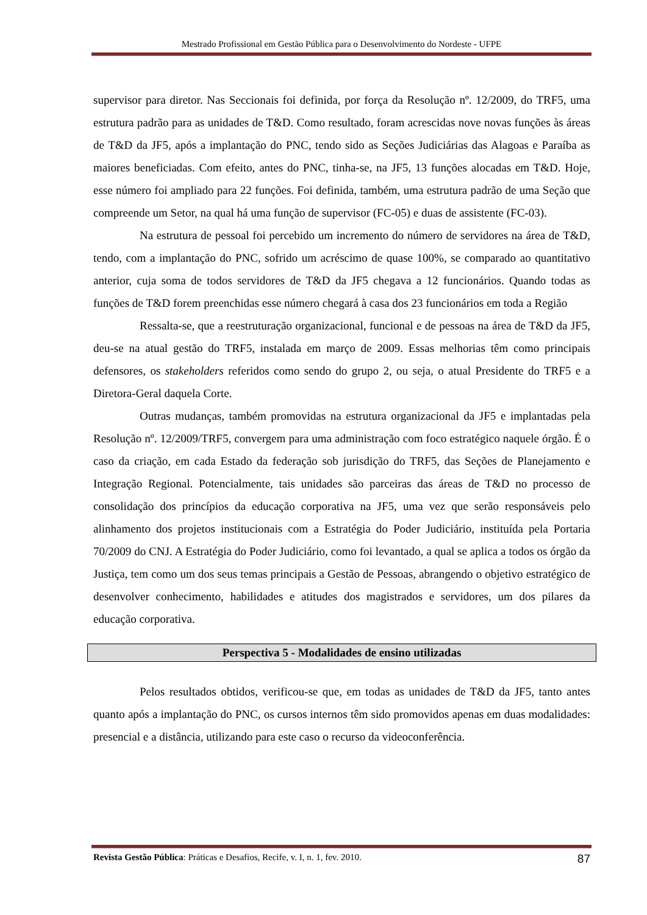Mestrado Profissional em Gestão Pública para o Desenvolvimento do Nordeste - UFPE
supervisor para diretor. Nas Seccionais foi definida, por força da Resolução nº. 12/2009, do TRF5, uma estrutura padrão para as unidades de T&D. Como resultado, foram acrescidas nove novas funções às áreas de T&D da JF5, após a implantação do PNC, tendo sido as Seções Judiciárias das Alagoas e Paraíba as maiores beneficiadas. Com efeito, antes do PNC, tinha-se, na JF5, 13 funções alocadas em T&D. Hoje, esse número foi ampliado para 22 funções. Foi definida, também, uma estrutura padrão de uma Seção que compreende um Setor, na qual há uma função de supervisor (FC-05) e duas de assistente (FC-03).
Na estrutura de pessoal foi percebido um incremento do número de servidores na área de T&D, tendo, com a implantação do PNC, sofrido um acréscimo de quase 100%, se comparado ao quantitativo anterior, cuja soma de todos servidores de T&D da JF5 chegava a 12 funcionários. Quando todas as funções de T&D forem preenchidas esse número chegará à casa dos 23 funcionários em toda a Região
Ressalta-se, que a reestruturação organizacional, funcional e de pessoas na área de T&D da JF5, deu-se na atual gestão do TRF5, instalada em março de 2009. Essas melhorias têm como principais defensores, os stakeholders referidos como sendo do grupo 2, ou seja, o atual Presidente do TRF5 e a Diretora-Geral daquela Corte.
Outras mudanças, também promovidas na estrutura organizacional da JF5 e implantadas pela Resolução nº. 12/2009/TRF5, convergem para uma administração com foco estratégico naquele órgão. É o caso da criação, em cada Estado da federação sob jurisdição do TRF5, das Seções de Planejamento e Integração Regional. Potencialmente, tais unidades são parceiras das áreas de T&D no processo de consolidação dos princípios da educação corporativa na JF5, uma vez que serão responsáveis pelo alinhamento dos projetos institucionais com a Estratégia do Poder Judiciário, instituída pela Portaria 70/2009 do CNJ. A Estratégia do Poder Judiciário, como foi levantado, a qual se aplica a todos os órgão da Justiça, tem como um dos seus temas principais a Gestão de Pessoas, abrangendo o objetivo estratégico de desenvolver conhecimento, habilidades e atitudes dos magistrados e servidores, um dos pilares da educação corporativa.
Perspectiva 5 - Modalidades de ensino utilizadas
Pelos resultados obtidos, verificou-se que, em todas as unidades de T&D da JF5, tanto antes quanto após a implantação do PNC, os cursos internos têm sido promovidos apenas em duas modalidades: presencial e a distância, utilizando para este caso o recurso da videoconferência.
Revista Gestão Pública: Práticas e Desafios, Recife, v. I, n. 1, fev. 2010. 87